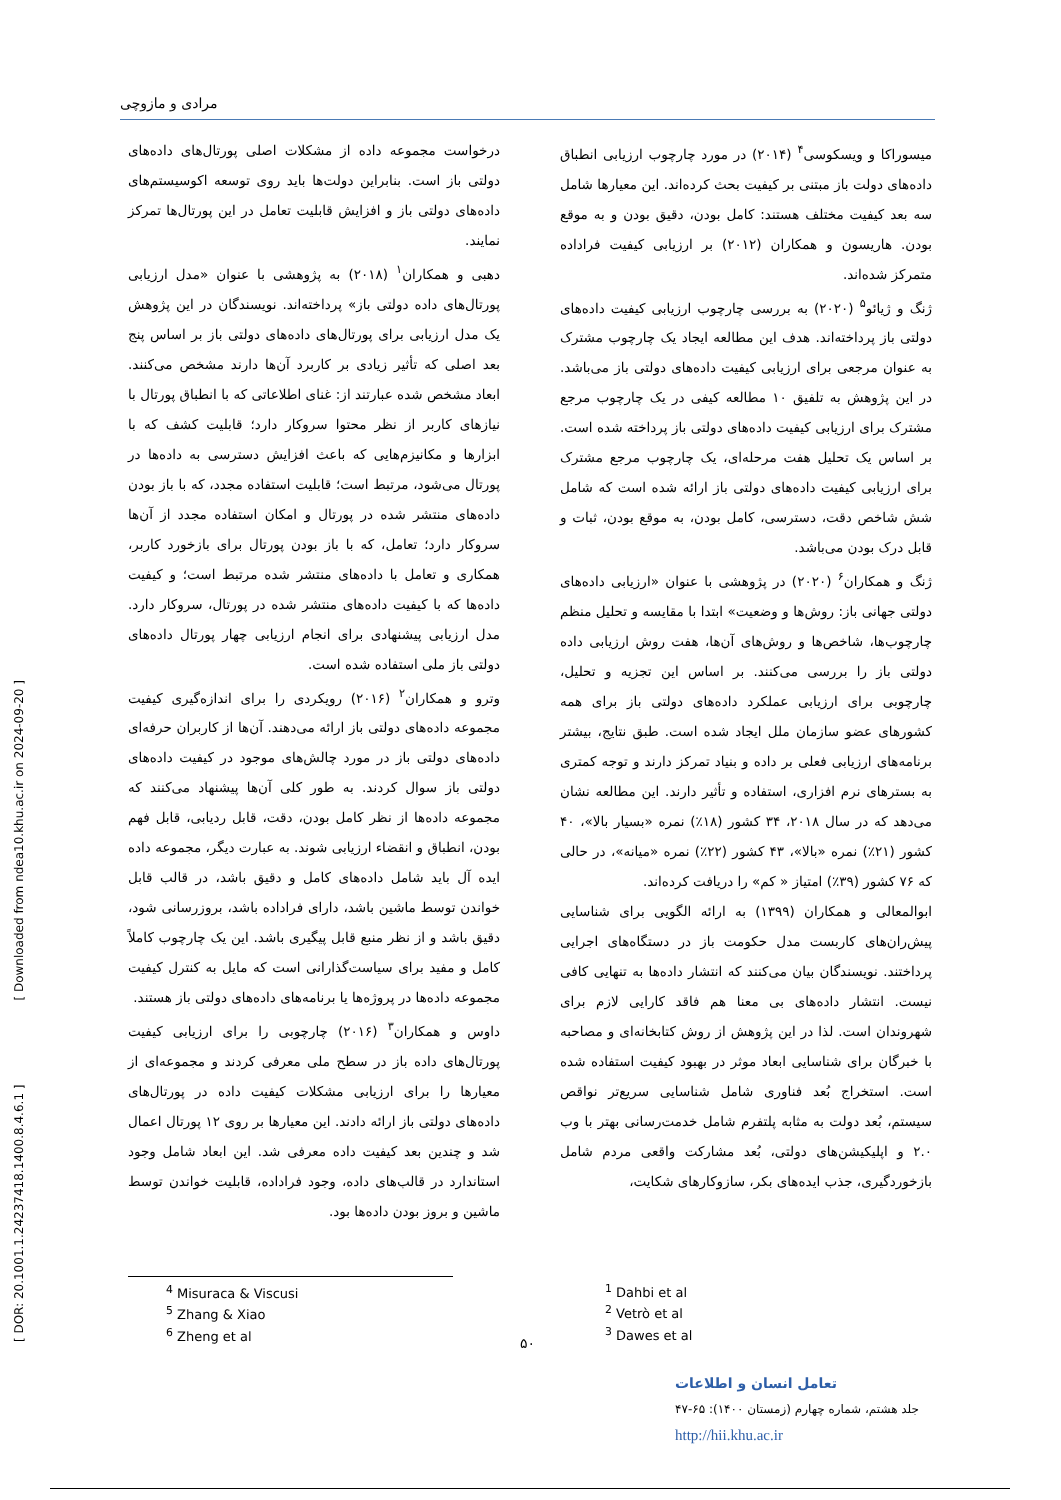مرادی و مازوچی
درخواست مجموعه داده از مشکلات اصلی پورتال‌های داده‌های دولتی باز است. بنابراین دولت‌ها باید روی توسعه اکوسیستم‌های داده‌های دولتی باز و افزایش قابلیت تعامل در این پورتال‌ها تمرکز نمایند.
دهبی و همکاران<sup>۱</sup> (۲۰۱۸) به پژوهشی با عنوان «مدل ارزیابی پورتال‌های داده دولتی باز» پرداخته‌اند. نویسندگان در این پژوهش یک مدل ارزیابی برای پورتال‌های داده‌های دولتی باز بر اساس پنج بعد اصلی که تأثیر زیادی بر کاربرد آن‌ها دارند مشخص می‌کنند. ابعاد مشخص شده عبارتند از: غنای اطلاعاتی که با انطباق پورتال با نیازهای کاربر از نظر محتوا سروکار دارد؛ قابلیت کشف که با ابزارها و مکانیزم‌هایی که باعث افزایش دسترسی به داده‌ها در پورتال می‌شود، مرتبط است؛ قابلیت استفاده مجدد، که با باز بودن داده‌های منتشر شده در پورتال و امکان استفاده مجدد از آن‌ها سروکار دارد؛ تعامل، که با باز بودن پورتال برای بازخورد کاربر، همکاری و تعامل با داده‌های منتشر شده مرتبط است؛ و کیفیت داده‌ها که با کیفیت داده‌های منتشر شده در پورتال، سروکار دارد. مدل ارزیابی پیشنهادی برای انجام ارزیابی چهار پورتال داده‌های دولتی باز ملی استفاده شده است.
وترو و همکاران<sup>۲</sup> (۲۰۱۶) رویکردی را برای اندازه‌گیری کیفیت مجموعه داده‌های دولتی باز ارائه می‌دهند. آن‌ها از کاربران حرفه‌ای داده‌های دولتی باز در مورد چالش‌های موجود در کیفیت داده‌های دولتی باز سوال کردند. به طور کلی آن‌ها پیشنهاد می‌کنند که مجموعه داده‌ها از نظر کامل بودن، دقت، قابل ردیابی، قابل فهم بودن، انطباق و انقضاء ارزیابی شوند. به عبارت دیگر، مجموعه داده ایده آل باید شامل داده‌های کامل و دقیق باشد، در قالب قابل خواندن توسط ماشین باشد، دارای فراداده باشد، بروزرسانی شود، دقیق باشد و از نظر منبع قابل پیگیری باشد. این یک چارچوب کاملاً کامل و مفید برای سیاست‌گذارانی است که مایل به کنترل کیفیت مجموعه داده‌ها در پروژه‌ها یا برنامه‌های داده‌های دولتی باز هستند.
داوس و همکاران<sup>۳</sup> (۲۰۱۶) چارچوبی را برای ارزیابی کیفیت پورتال‌های داده باز در سطح ملی معرفی کردند و مجموعه‌ای از معیارها را برای ارزیابی مشکلات کیفیت داده در پورتال‌های داده‌های دولتی باز ارائه دادند. این معیارها بر روی ۱۲ پورتال اعمال شد و چندین بعد کیفیت داده معرفی شد. این ابعاد شامل وجود استاندارد در قالب‌های داده، وجود فراداده، قابلیت خواندن توسط ماشین و بروز بودن داده‌ها بود.
میسوراکا و ویسکوسی<sup>۴</sup> (۲۰۱۴) در مورد چارچوب ارزیابی انطباق داده‌های دولت باز مبتنی بر کیفیت بحث کرده‌اند. این معیارها شامل سه بعد کیفیت مختلف هستند: کامل بودن، دقیق بودن و به موقع بودن. هاریسون و همکاران (۲۰۱۲) بر ارزیابی کیفیت فراداده متمرکز شده‌اند.
ژنگ و ژیائو<sup>۵</sup> (۲۰۲۰) به بررسی چارچوب ارزیابی کیفیت داده‌های دولتی باز پرداخته‌اند. هدف این مطالعه ایجاد یک چارچوب مشترک به عنوان مرجعی برای ارزیابی کیفیت داده‌های دولتی باز می‌باشد. در این پژوهش به تلفیق ۱۰ مطالعه کیفی در یک چارچوب مرجع مشترک برای ارزیابی کیفیت داده‌های دولتی باز پرداخته شده است. بر اساس یک تحلیل هفت مرحله‌ای، یک چارچوب مرجع مشترک برای ارزیابی کیفیت داده‌های دولتی باز ارائه شده است که شامل شش شاخص دقت، دسترسی، کامل بودن، به موقع بودن، ثبات و قابل درک بودن می‌باشد.
ژنگ و همکاران<sup>۶</sup> (۲۰۲۰) در پژوهشی با عنوان «ارزیابی داده‌های دولتی جهانی باز: روش‌ها و وضعیت» ابتدا با مقایسه و تحلیل منظم چارچوب‌ها، شاخص‌ها و روش‌های آن‌ها، هفت روش ارزیابی داده دولتی باز را بررسی می‌کنند. بر اساس این تجزیه و تحلیل، چارچوبی برای ارزیابی عملکرد داده‌های دولتی باز برای همه کشورهای عضو سازمان ملل ایجاد شده است. طبق نتایج، بیشتر برنامه‌های ارزیابی فعلی بر داده و بنیاد تمرکز دارند و توجه کمتری به بسترهای نرم افزاری، استفاده و تأثیر دارند. این مطالعه نشان می‌دهد که در سال ۲۰۱۸، ۳۴ کشور (۱۸٪) نمره «بسیار بالا»، ۴۰ کشور (۲۱٪) نمره «بالا»، ۴۳ کشور (۲۲٪) نمره «میانه»، در حالی که ۷۶ کشور (۳۹٪) امتیاز « کم» را دریافت کرده‌اند.
ابوالمعالی و همکاران (۱۳۹۹) به ارائه الگویی برای شناسایی پیش‌ران‌های کاربست مدل حکومت باز در دستگاه‌های اجرایی پرداختند. نویسندگان بیان می‌کنند که انتشار داده‌ها به تنهایی کافی نیست. انتشار داده‌های بی معنا هم فاقد کارایی لازم برای شهروندان است. لذا در این پژوهش از روش کتابخانه‌ای و مصاحبه با خبرگان برای شناسایی ابعاد موثر در بهبود کیفیت استفاده شده است. استخراج بُعد فناوری شامل شناسایی سریع‌تر نواقص سیستم، بُعد دولت به مثابه پلتفرم شامل خدمت‌رسانی بهتر با وب ۲.۰ و اپلیکیشن‌های دولتی، بُعد مشارکت واقعی مردم شامل بازخوردگیری، جذب ایده‌های بکر، سازوکارهای شکایت،
<sup>1</sup> Dahbi et al
<sup>2</sup> Vetrò et al
<sup>3</sup> Dawes et al
<sup>4</sup> Misuraca & Viscusi
<sup>5</sup> Zhang & Xiao
<sup>6</sup> Zheng et al
۵۰
تعامل انسان و اطلاعات
جلد هشتم، شماره چهارم (زمستان ۱۴۰۰): ۶۵-۴۷
http://hii.khu.ac.ir
[ DOR: 20.1001.1.24237418.1400.8.4.6.1 ] [ Downloaded from ndea10.khu.ac.ir on 2024-09-20 ]